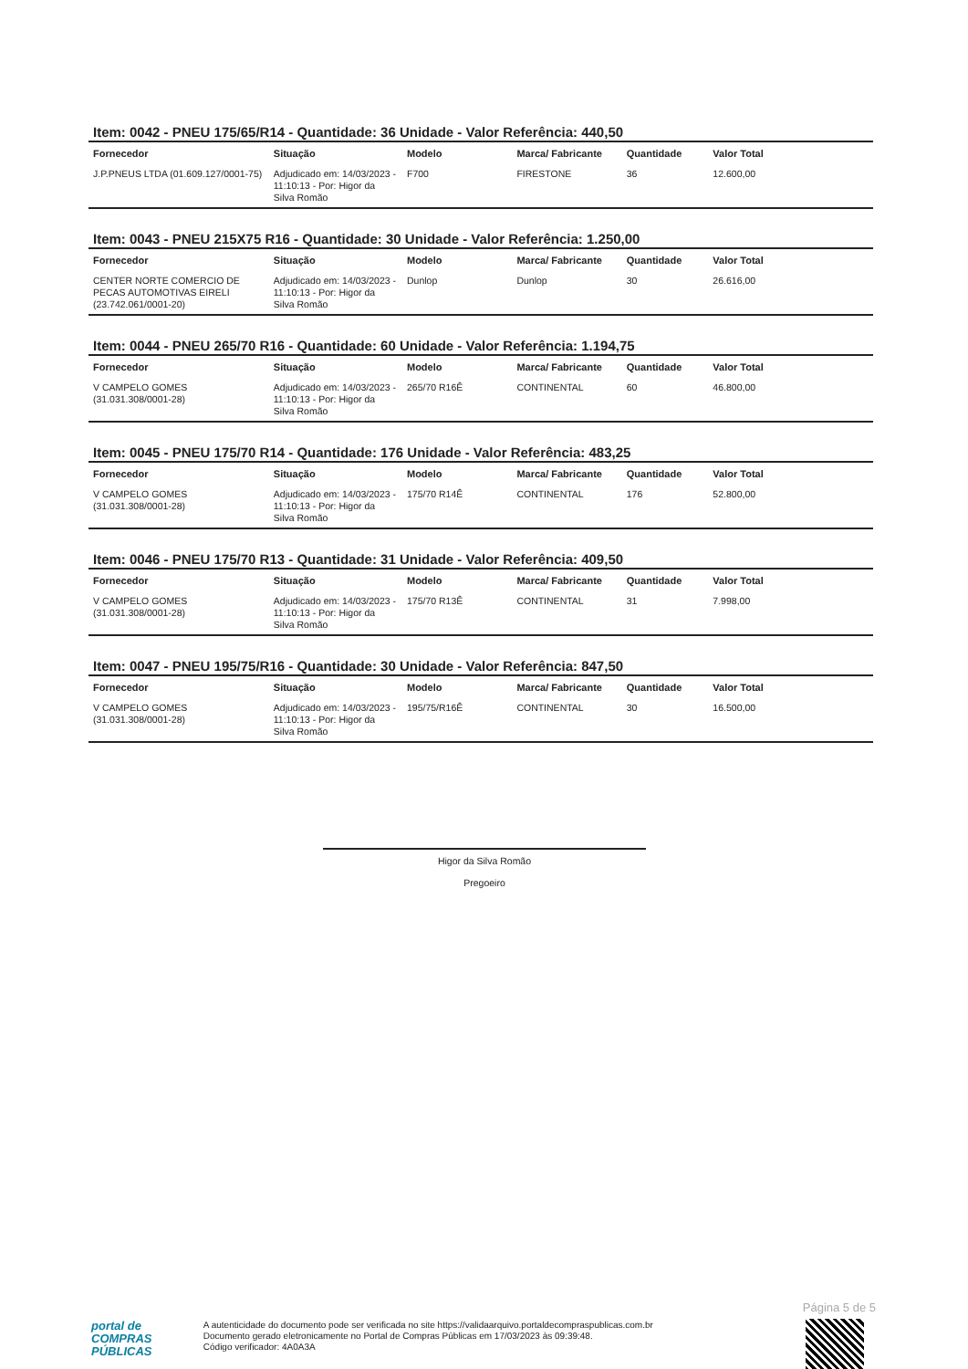Item: 0042 - PNEU 175/65/R14 - Quantidade: 36 Unidade - Valor Referência: 440,50
| Fornecedor | Situação | Modelo | Marca/ Fabricante | Quantidade | Valor Total |
| --- | --- | --- | --- | --- | --- |
| J.P.PNEUS LTDA (01.609.127/0001-75) | Adjudicado em: 14/03/2023 - 11:10:13 - Por: Higor da Silva Romão | F700 | FIRESTONE | 36 | 12.600,00 |
Item: 0043 - PNEU 215X75 R16 - Quantidade: 30 Unidade - Valor Referência: 1.250,00
| Fornecedor | Situação | Modelo | Marca/ Fabricante | Quantidade | Valor Total |
| --- | --- | --- | --- | --- | --- |
| CENTER NORTE COMERCIO DE PECAS AUTOMOTIVAS EIRELI (23.742.061/0001-20) | Adjudicado em: 14/03/2023 - 11:10:13 - Por: Higor da Silva Romão | Dunlop | Dunlop | 30 | 26.616,00 |
Item: 0044 - PNEU 265/70 R16 - Quantidade: 60 Unidade - Valor Referência: 1.194,75
| Fornecedor | Situação | Modelo | Marca/ Fabricante | Quantidade | Valor Total |
| --- | --- | --- | --- | --- | --- |
| V CAMPELO GOMES (31.031.308/0001-28) | Adjudicado em: 14/03/2023 - 11:10:13 - Por: Higor da Silva Romão | 265/70 R16Ê | CONTINENTAL | 60 | 46.800,00 |
Item: 0045 - PNEU 175/70 R14 - Quantidade: 176 Unidade - Valor Referência: 483,25
| Fornecedor | Situação | Modelo | Marca/ Fabricante | Quantidade | Valor Total |
| --- | --- | --- | --- | --- | --- |
| V CAMPELO GOMES (31.031.308/0001-28) | Adjudicado em: 14/03/2023 - 11:10:13 - Por: Higor da Silva Romão | 175/70 R14Ê | CONTINENTAL | 176 | 52.800,00 |
Item: 0046 - PNEU 175/70 R13 - Quantidade: 31 Unidade - Valor Referência: 409,50
| Fornecedor | Situação | Modelo | Marca/ Fabricante | Quantidade | Valor Total |
| --- | --- | --- | --- | --- | --- |
| V CAMPELO GOMES (31.031.308/0001-28) | Adjudicado em: 14/03/2023 - 11:10:13 - Por: Higor da Silva Romão | 175/70 R13Ê | CONTINENTAL | 31 | 7.998,00 |
Item: 0047 - PNEU 195/75/R16 - Quantidade: 30 Unidade - Valor Referência: 847,50
| Fornecedor | Situação | Modelo | Marca/ Fabricante | Quantidade | Valor Total |
| --- | --- | --- | --- | --- | --- |
| V CAMPELO GOMES (31.031.308/0001-28) | Adjudicado em: 14/03/2023 - 11:10:13 - Por: Higor da Silva Romão | 195/75/R16Ê | CONTINENTAL | 30 | 16.500,00 |
Higor da Silva Romão
Pregoeiro
Página 5 de 5
portal de
COMPRAS
PÚBLICAS
A autenticidade do documento pode ser verificada no site https://validaarquivo.portaldecompraspublicas.com.br
Documento gerado eletronicamente no Portal de Compras Públicas em 17/03/2023 às 09:39:48.
Código verificador: 4A0A3A